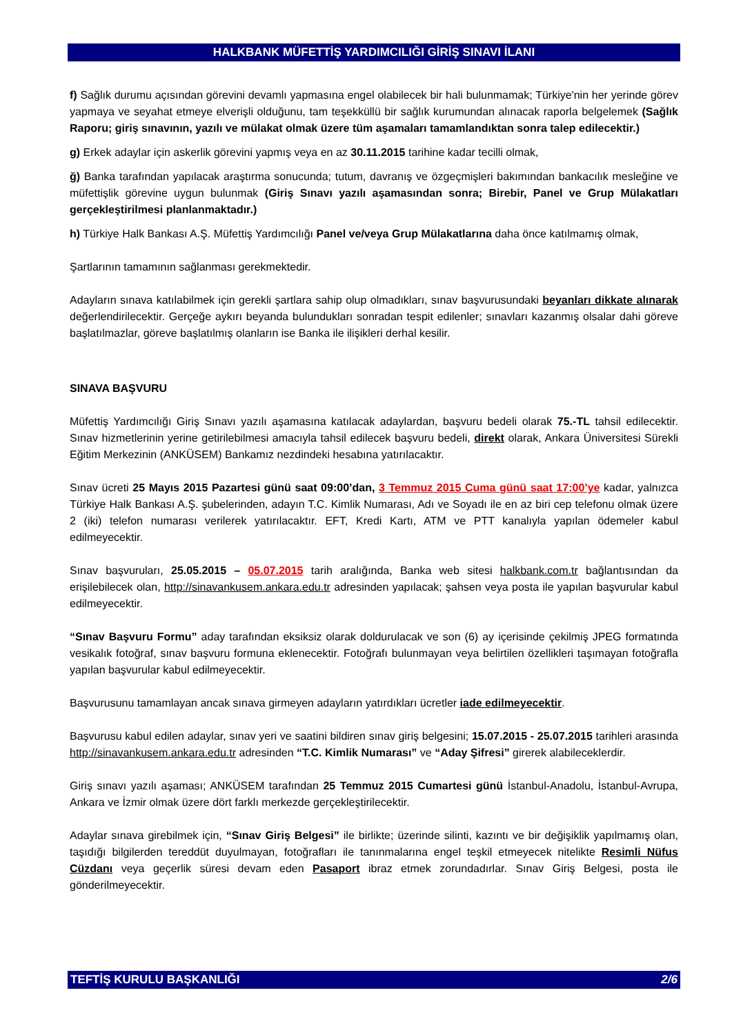HALKBANK MÜFETTİŞ YARDIMCILIĞI GİRİŞ SINAVI İLANI
f) Sağlık durumu açısından görevini devamlı yapmasına engel olabilecek bir hali bulunmamak; Türkiye'nin her yerinde görev yapmaya ve seyahat etmeye elverişli olduğunu, tam teşekküllü bir sağlık kurumundan alınacak raporla belgelemek (Sağlık Raporu; giriş sınavının, yazılı ve mülakat olmak üzere tüm aşamaları tamamlandıktan sonra talep edilecektir.)
g) Erkek adaylar için askerlik görevini yapmış veya en az 30.11.2015 tarihine kadar tecilli olmak,
ğ) Banka tarafından yapılacak araştırma sonucunda; tutum, davranış ve özgeçmişleri bakımından bankacılık mesleğine ve müfettişlik görevine uygun bulunmak (Giriş Sınavı yazılı aşamasından sonra; Birebir, Panel ve Grup Mülakatları gerçekleştirilmesi planlanmaktadır.)
h) Türkiye Halk Bankası A.Ş. Müfettiş Yardımcılığı Panel ve/veya Grup Mülakatlarına daha önce katılmamış olmak,
Şartlarının tamamının sağlanması gerekmektedir.
Adayların sınava katılabilmek için gerekli şartlara sahip olup olmadıkları, sınav başvurusundaki beyanları dikkate alınarak değerlendirilecektir. Gerçeğe aykırı beyanda bulundukları sonradan tespit edilenler; sınavları kazanmış olsalar dahi göreve başlatılmazlar, göreve başlatılmış olanların ise Banka ile ilişikleri derhal kesilir.
SINAVA BAŞVURU
Müfettiş Yardımcılığı Giriş Sınavı yazılı aşamasına katılacak adaylardan, başvuru bedeli olarak 75.-TL tahsil edilecektir. Sınav hizmetlerinin yerine getirilebilmesi amacıyla tahsil edilecek başvuru bedeli, direkt olarak, Ankara Üniversitesi Sürekli Eğitim Merkezinin (ANKÜSEM) Bankamız nezdindeki hesabına yatırılacaktır.
Sınav ücreti 25 Mayıs 2015 Pazartesi günü saat 09:00’dan, 3 Temmuz 2015 Cuma günü saat 17:00’ye kadar, yalnızca Türkiye Halk Bankası A.Ş. şubelerinden, adayın T.C. Kimlik Numarası, Adı ve Soyadı ile en az biri cep telefonu olmak üzere 2 (iki) telefon numarası verilerek yatırılacaktır. EFT, Kredi Kartı, ATM ve PTT kanalıyla yapılan ödemeler kabul edilmeyecektir.
Sınav başvuruları, 25.05.2015 – 05.07.2015 tarih aralığında, Banka web sitesi halkbank.com.tr bağlantısından da erişilebilecek olan, http://sinavankusem.ankara.edu.tr adresinden yapılacak; şahsen veya posta ile yapılan başvurular kabul edilmeyecektir.
“Sınav Başvuru Formu” aday tarafından eksiksiz olarak doldurulacak ve son (6) ay içerisinde çekilmiş JPEG formatında vesikalık fotoğraf, sınav başvuru formuna eklenecektir. Fotoğrafı bulunmayan veya belirtilen özellikleri taşımayan fotoğrafla yapılan başvurular kabul edilmeyecektir.
Başvurusunu tamamlayan ancak sınava girmeyen adayların yatırdıkları ücretler iade edilmeyecektir.
Başvurusu kabul edilen adaylar, sınav yeri ve saatini bildiren sınav giriş belgesini; 15.07.2015 - 25.07.2015 tarihleri arasında http://sinavankusem.ankara.edu.tr adresinden “T.C. Kimlik Numarası” ve “Aday Şifresi” girerek alabileceklerdir.
Giriş sınavı yazılı aşaması; ANKÜSEM tarafından 25 Temmuz 2015 Cumartesi günü İstanbul-Anadolu, İstanbul-Avrupa, Ankara ve İzmir olmak üzere dört farklı merkezde gerçekleştirilecektir.
Adaylar sınava girebilmek için, “Sınav Giriş Belgesi” ile birlikte; üzerinde silinti, kazıntı ve bir değişiklik yapılmamış olan, taşıdığı bilgilerden tereddüt duyulmayan, fotoğrafları ile tanınmalarına engel teşkil etmeyecek nitelikte Resimli Nüfus Cüzdanı veya geçerlik süresi devam eden Pasaport ibraz etmek zorundadırlar. Sınav Giriş Belgesi, posta ile gönderilmeyecektir.
TEFTİŞ KURULU BAŞKANLIĞI 2/6